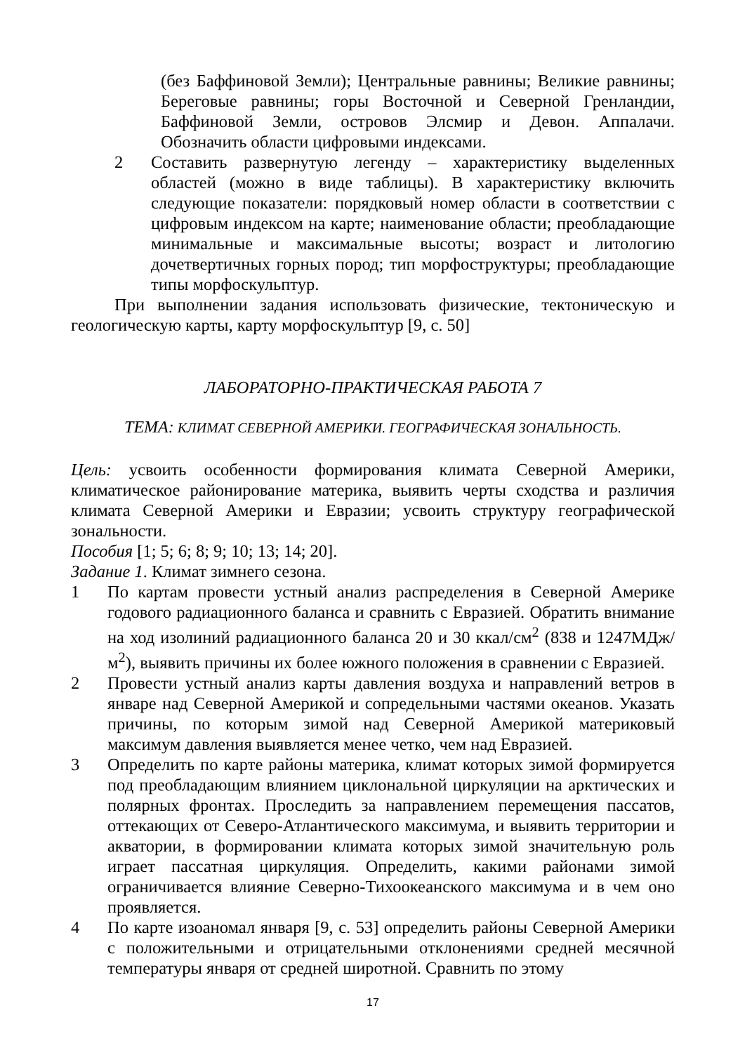(без Баффиновой Земли); Центральные равнины; Великие равнины; Береговые равнины; горы Восточной и Северной Гренландии, Баффиновой Земли, островов Элсмир и Девон. Аппалачи. Обозначить области цифровыми индексами.
2 Составить развернутую легенду – характеристику выделенных областей (можно в виде таблицы). В характеристику включить следующие показатели: порядковый номер области в соответствии с цифровым индексом на карте; наименование области; преобладающие минимальные и максимальные высоты; возраст и литологию дочетвертичных горных пород; тип морфоструктуры; преобладающие типы морфоскульптур.
При выполнении задания использовать физические, тектоническую и геологическую карты, карту морфоскульптур [9, с. 50]
ЛАБОРАТОРНО-ПРАКТИЧЕСКАЯ РАБОТА 7
ТЕМА: КЛИМАТ СЕВЕРНОЙ АМЕРИКИ. ГЕОГРАФИЧЕСКАЯ ЗОНАЛЬНОСТЬ.
Цель: усвоить особенности формирования климата Северной Америки, климатическое районирование материка, выявить черты сходства и различия климата Северной Америки и Евразии; усвоить структуру географической зональности.
Пособия [1; 5; 6; 8; 9; 10; 13; 14; 20].
Задание 1. Климат зимнего сезона.
1 По картам провести устный анализ распределения в Северной Америке годового радиационного баланса и сравнить с Евразией. Обратить внимание на ход изолиний радиационного баланса 20 и 30 ккал/см<sup>2</sup> (838 и 1247МДж/м<sup>2</sup>), выявить причины их более южного положения в сравнении с Евразией.
2 Провести устный анализ карты давления воздуха и направлений ветров в январе над Северной Америкой и сопредельными частями океанов. Указать причины, по которым зимой над Северной Америкой материковый максимум давления выявляется менее четко, чем над Евразией.
3 Определить по карте районы материка, климат которых зимой формируется под преобладающим влиянием циклональной циркуляции на арктических и полярных фронтах. Проследить за направлением перемещения пассатов, оттекающих от Северо-Атлантического максимума, и выявить территории и акватории, в формировании климата которых зимой значительную роль играет пассатная циркуляция. Определить, какими районами зимой ограничивается влияние Северно-Тихоокеанского максимума и в чем оно проявляется.
4 По карте изоаномал января [9, с. 53] определить районы Северной Америки с положительными и отрицательными отклонениями средней месячной температуры января от средней широтной. Сравнить по этому
17